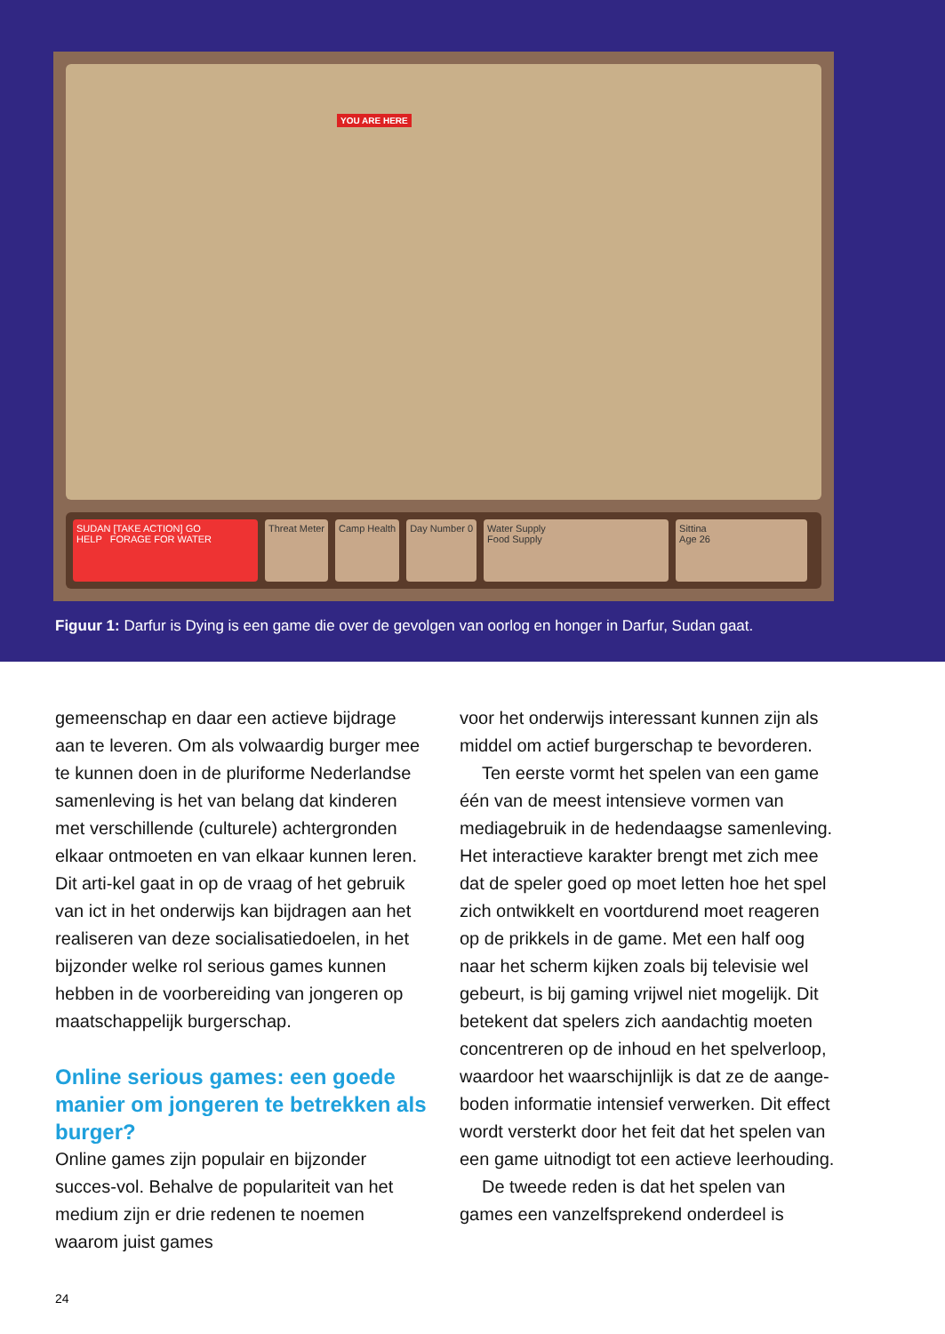YOU ARE HERE
SUDAN [TAKE ACTION] GO
HELP FORAGE FOR WATER
Threat Meter Camp Health Day Number 0 Water Supply
Food Supply
Sittina
Age 26
Figuur 1: Darfur is Dying is een game die over de gevolgen van oorlog en honger in Darfur, Sudan gaat.
gemeenschap en daar een actieve bijdrage aan te leveren. Om als volwaardig burger mee te kunnen doen in de pluriforme Nederlandse samenleving is het van belang dat kinderen met verschillende (culturele) achtergronden elkaar ontmoeten en van elkaar kunnen leren. Dit arti-kel gaat in op de vraag of het gebruik van ict in het onderwijs kan bijdragen aan het realiseren van deze socialisatiedoelen, in het bijzonder welke rol serious games kunnen hebben in de voorbereiding van jongeren op maatschappelijk burgerschap.
Online serious games: een goede manier om jongeren te betrekken als burger?
Online games zijn populair en bijzonder succes-vol. Behalve de populariteit van het medium zijn er drie redenen te noemen waarom juist games
voor het onderwijs interessant kunnen zijn als middel om actief burgerschap te bevorderen.
Ten eerste vormt het spelen van een game één van de meest intensieve vormen van mediagebruik in de hedendaagse samenleving. Het interactieve karakter brengt met zich mee dat de speler goed op moet letten hoe het spel zich ontwikkelt en voortdurend moet reageren op de prikkels in de game. Met een half oog naar het scherm kijken zoals bij televisie wel gebeurt, is bij gaming vrijwel niet mogelijk. Dit betekent dat spelers zich aandachtig moeten concentreren op de inhoud en het spelverloop, waardoor het waarschijnlijk is dat ze de aange-boden informatie intensief verwerken. Dit effect wordt versterkt door het feit dat het spelen van een game uitnodigt tot een actieve leerhouding.
De tweede reden is dat het spelen van games een vanzelfsprekend onderdeel is
24